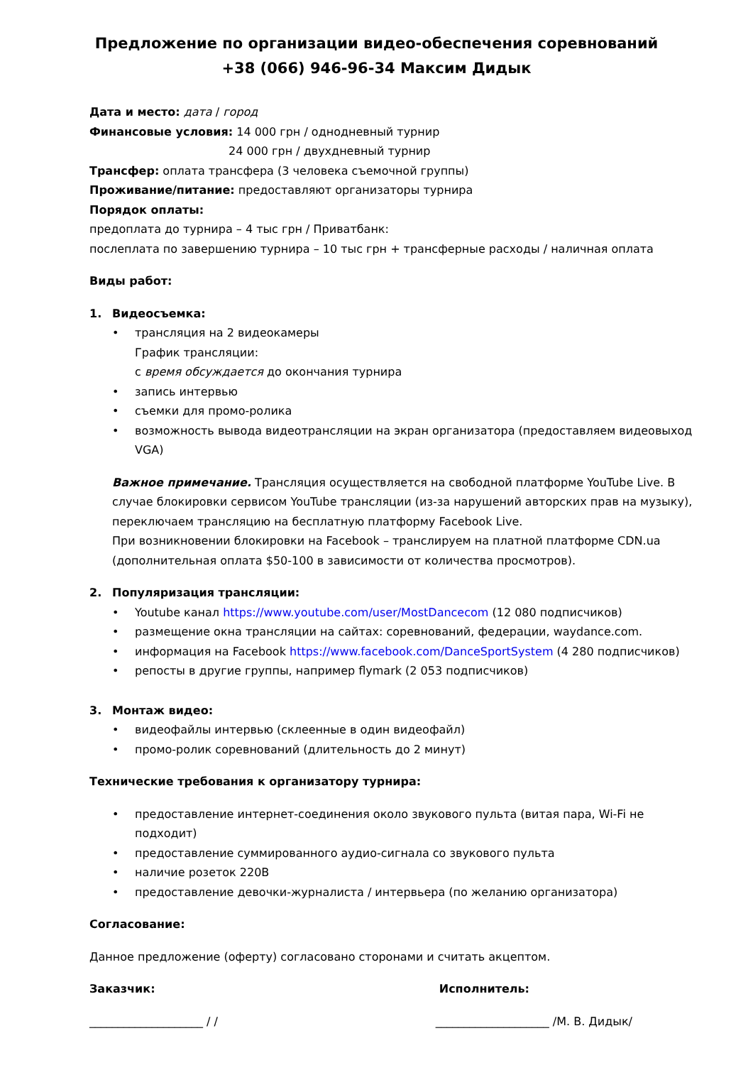Предложение по организации видео-обеспечения соревнований
+38 (066) 946-96-34 Максим Дидык
Дата и место: дата / город
Финансовые условия: 14 000 грн / однодневный турнир
24 000 грн / двухдневный турнир
Трансфер: оплата трансфера (3 человека съемочной группы)
Проживание/питание: предоставляют организаторы турнира
Порядок оплаты:
предоплата до турнира – 4 тыс грн / Приватбанк:
послеплата по завершению турнира – 10 тыс грн + трансферные расходы / наличная оплата
Виды работ:
1. Видеосъемка:
• трансляция на 2 видеокамеры
График трансляции:
с время обсуждается до окончания турнира
• запись интервью
• съемки для промо-ролика
• возможность вывода видеотрансляции на экран организатора (предоставляем видеовыход VGA)
Важное примечание. Трансляция осуществляется на свободной платформе YouTube Live. В случае блокировки сервисом YouTube трансляции (из-за нарушений авторских прав на музыку), переключаем трансляцию на бесплатную платформу Facebook Live.
При возникновении блокировки на Facebook – транслируем на платной платформе CDN.ua (дополнительная оплата $50-100 в зависимости от количества просмотров).
2. Популяризация трансляции:
• Youtube канал https://www.youtube.com/user/MostDancecom (12 080 подписчиков)
• размещение окна трансляции на сайтах: соревнований, федерации, waydance.com.
• информация на Facebook https://www.facebook.com/DanceSportSystem (4 280 подписчиков)
• репосты в другие группы, например flymark (2 053 подписчиков)
3. Монтаж видео:
• видеофайлы интервью (склеенные в один видеофайл)
• промо-ролик соревнований (длительность до 2 минут)
Технические требования к организатору турнира:
• предоставление интернет-соединения около звукового пульта (витая пара, Wi-Fi не подходит)
• предоставление суммированного аудио-сигнала со звукового пульта
• наличие розеток 220В
• предоставление девочки-журналиста / интервьера (по желанию организатора)
Согласование:
Данное предложение (оферту) согласовано сторонами и считать акцептом.
Заказчик: Исполнитель:
____________________ / / ____________________ /М. В. Дидык/